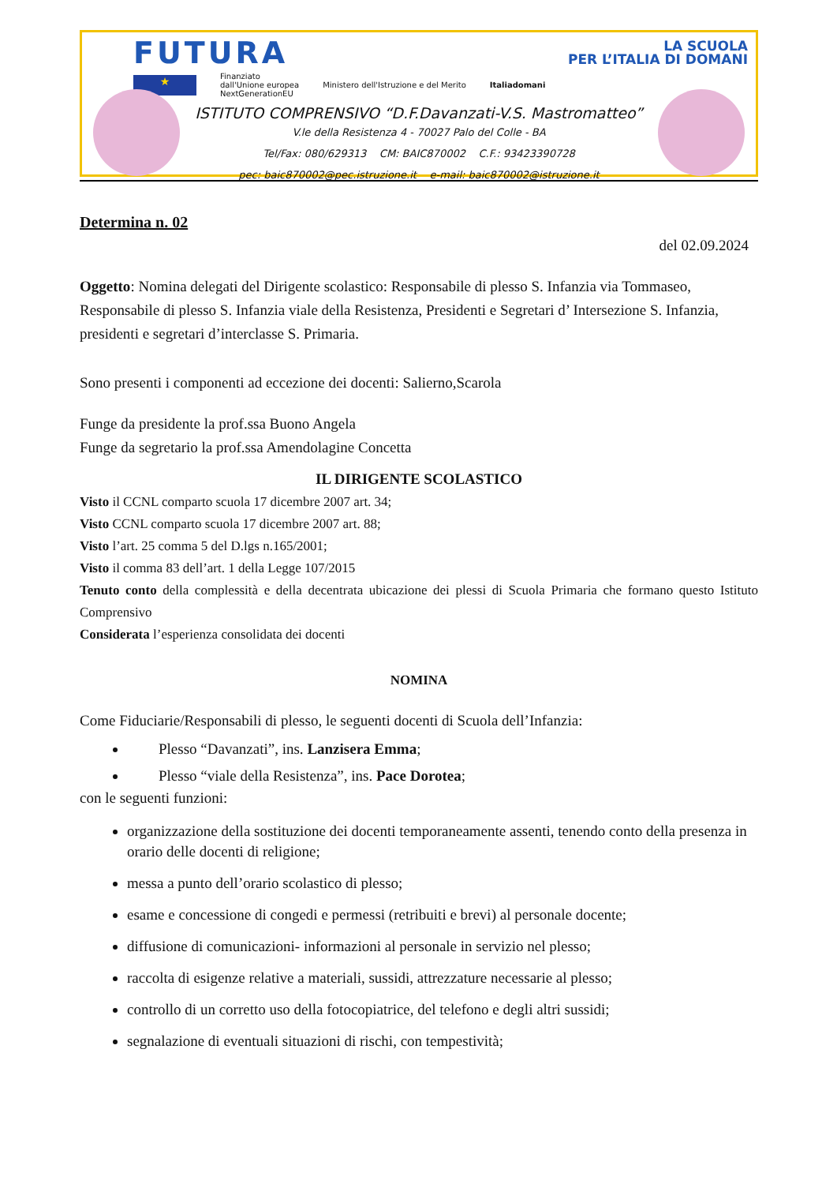FUTURA LA SCUOLA
PER L’ITALIA DI DOMANI
★ Finanziato
dall'Unione europea
NextGenerationEU Ministero dell'Istruzione e del Merito Italiadomani
ISTITUTO COMPRENSIVO “D.F.Davanzati-V.S. Mastromatteo”
V.le della Resistenza 4 - 70027 Palo del Colle - BA
Tel/Fax: 080/629313 CM: BAIC870002 C.F.: 93423390728
pec: baic870002@pec.istruzione.it e-mail: baic870002@istruzione.it
Determina n. 02
del 02.09.2024
Oggetto: Nomina delegati del Dirigente scolastico: Responsabile di plesso S. Infanzia via Tommaseo, Responsabile di plesso S. Infanzia viale della Resistenza, Presidenti e Segretari d’ Intersezione S. Infanzia, presidenti e segretari d’interclasse S. Primaria.
Sono presenti i componenti ad eccezione dei docenti: Salierno,Scarola
Funge da presidente la prof.ssa Buono Angela
Funge da segretario la prof.ssa Amendolagine Concetta
IL DIRIGENTE SCOLASTICO
Visto il CCNL comparto scuola 17 dicembre 2007 art. 34;
Visto CCNL comparto scuola 17 dicembre 2007 art. 88;
Visto l’art. 25 comma 5 del D.lgs n.165/2001;
Visto il comma 83 dell’art. 1 della Legge 107/2015
Tenuto conto della complessità e della decentrata ubicazione dei plessi di Scuola Primaria che formano questo Istituto Comprensivo
Considerata l’esperienza consolidata dei docenti
NOMINA
Come Fiduciarie/Responsabili di plesso, le seguenti docenti di Scuola dell’Infanzia:
Plesso “Davanzati”, ins. Lanzisera Emma;
Plesso “viale della Resistenza”, ins. Pace Dorotea;
con le seguenti funzioni:
organizzazione della sostituzione dei docenti temporaneamente assenti, tenendo conto della presenza in orario delle docenti di religione;
messa a punto dell’orario scolastico di plesso;
esame e concessione di congedi e permessi (retribuiti e brevi) al personale docente;
diffusione di comunicazioni- informazioni al personale in servizio nel plesso;
raccolta di esigenze relative a materiali, sussidi, attrezzature necessarie al plesso;
controllo di un corretto uso della fotocopiatrice, del telefono e degli altri sussidi;
segnalazione di eventuali situazioni di rischi, con tempestività;